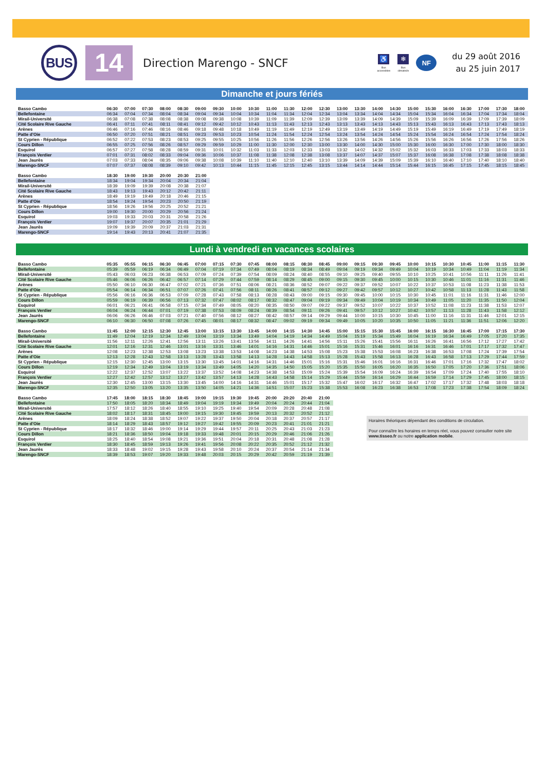BUS
14
Direction Marengo - SNCF
♿
Bus
accessibles
❄
Bus
climatisés
NF
du 29 août 2016
au 25 juin 2017
Dimanche et jours fériés
| Basso Cambo | 06:30 | 07:00 | 07:30 | 08:00 | 08:30 | 09:00 | 09:30 | 10:00 | 10:30 | 11:00 | 11:30 | 12:00 | 12:30 | 13:00 | 13:30 | 14:00 | 14:30 | 15:00 | 15:30 | 16:00 | 16:30 | 17:00 | 17:30 | 18:00 |
| --- | --- | --- | --- | --- | --- | --- | --- | --- | --- | --- | --- | --- | --- | --- | --- | --- | --- | --- | --- | --- | --- | --- | --- | --- |
| Bellefontaine | 06:34 | 07:04 | 07:34 | 08:04 | 08:34 | 09:04 | 09:34 | 10:04 | 10:34 | 11:04 | 11:34 | 12:04 | 12:34 | 13:04 | 13:34 | 14:04 | 14:34 | 15:04 | 15:34 | 16:04 | 16:34 | 17:04 | 17:34 | 18:04 |
| Mirail-Université | 06:38 | 07:08 | 07:38 | 08:08 | 08:38 | 09:08 | 09:38 | 10:08 | 10:39 | 11:09 | 11:39 | 12:09 | 12:39 | 13:09 | 13:39 | 14:09 | 14:39 | 15:09 | 15:39 | 16:09 | 16:39 | 17:09 | 17:39 | 18:09 |
| Cité Scolaire Rive Gauche | 06:41 | 07:11 | 07:41 | 08:11 | 08:41 | 09:12 | 09:42 | 10:12 | 10:43 | 11:13 | 11:43 | 12:13 | 12:43 | 13:13 | 13:43 | 14:13 | 14:43 | 15:13 | 15:43 | 16:13 | 16:43 | 17:13 | 17:43 | 18:13 |
| Arènes | 06:46 | 07:16 | 07:46 | 08:16 | 08:46 | 09:18 | 09:48 | 10:18 | 10:49 | 11:19 | 11:49 | 12:19 | 12:49 | 13:19 | 13:49 | 14:19 | 14:49 | 15:19 | 15:49 | 16:19 | 16:49 | 17:19 | 17:49 | 18:19 |
| Patte d'Oie | 06:50 | 07:20 | 07:51 | 08:21 | 08:51 | 09:23 | 09:53 | 10:23 | 10:54 | 11:24 | 11:54 | 12:24 | 12:54 | 13:24 | 13:54 | 14:24 | 14:54 | 15:24 | 15:54 | 16:24 | 16:54 | 17:24 | 17:54 | 18:24 |
| St Cyprien - République | 06:52 | 07:22 | 07:53 | 08:23 | 08:53 | 09:25 | 09:55 | 10:25 | 10:56 | 11:26 | 11:56 | 12:26 | 12:56 | 13:26 | 13:56 | 14:26 | 14:56 | 15:26 | 15:56 | 16:26 | 16:56 | 17:26 | 17:56 | 18:26 |
| Cours Dillon | 06:55 | 07:25 | 07:56 | 08:26 | 08:57 | 09:29 | 09:59 | 10:29 | 11:00 | 11:30 | 12:00 | 12:30 | 13:00 | 13:30 | 14:00 | 14:30 | 15:00 | 15:30 | 16:00 | 16:30 | 17:00 | 17:30 | 18:00 | 18:30 |
| Esquirol | 06:57 | 07:27 | 07:58 | 08:28 | 08:59 | 09:31 | 10:01 | 10:32 | 11:03 | 11:33 | 12:03 | 12:33 | 13:03 | 13:32 | 14:02 | 14:32 | 15:02 | 15:32 | 16:03 | 16:33 | 17:03 | 17:33 | 18:03 | 18:33 |
| François Verdier | 07:01 | 07:31 | 08:02 | 08:33 | 09:04 | 09:36 | 10:06 | 10:37 | 11:08 | 11:38 | 12:08 | 12:38 | 13:08 | 13:37 | 14:07 | 14:37 | 15:07 | 15:37 | 16:08 | 16:38 | 17:08 | 17:38 | 18:08 | 18:38 |
| Jean Jaurès | 07:03 | 07:33 | 08:04 | 08:35 | 09:06 | 09:38 | 10:08 | 10:39 | 11:10 | 11:40 | 12:10 | 12:40 | 13:10 | 13:39 | 14:09 | 14:39 | 15:09 | 15:39 | 16:10 | 16:40 | 17:10 | 17:40 | 18:10 | 18:40 |
| Marengo-SNCF | 07:07 | 07:37 | 08:08 | 08:39 | 09:10 | 09:42 | 10:13 | 10:44 | 11:15 | 11:45 | 12:15 | 12:45 | 13:15 | 13:44 | 14:14 | 14:44 | 15:14 | 15:44 | 16:15 | 16:45 | 17:15 | 17:45 | 18:15 | 18:45 |
| Basso Cambo | 18:30 | 19:00 | 19:30 | 20:00 | 20:30 | 21:00 |
| --- | --- | --- | --- | --- | --- | --- |
| Bellefontaine | 18:34 | 19:04 | 19:34 | 20:04 | 20:34 | 21:04 |
| Mirail-Université | 18:39 | 19:09 | 19:39 | 20:08 | 20:38 | 21:07 |
| Cité Scolaire Rive Gauche | 18:43 | 19:13 | 19:43 | 20:12 | 20:42 | 21:11 |
| Arènes | 18:49 | 19:19 | 19:49 | 20:18 | 20:46 | 21:15 |
| Patte d'Oie | 18:54 | 19:24 | 19:54 | 20:23 | 20:50 | 21:19 |
| St Cyprien - République | 18:56 | 19:26 | 19:56 | 20:25 | 20:52 | 21:21 |
| Cours Dillon | 19:00 | 19:30 | 20:00 | 20:29 | 20:56 | 21:24 |
| Esquirol | 19:03 | 19:33 | 20:03 | 20:31 | 20:58 | 21:26 |
| François Verdier | 19:07 | 19:37 | 20:07 | 20:35 | 21:01 | 21:29 |
| Jean Jaurès | 19:09 | 19:39 | 20:09 | 20:37 | 21:03 | 21:31 |
| Marengo-SNCF | 19:14 | 19:43 | 20:13 | 20:41 | 21:07 | 21:35 |
Lundi à vendredi en vacances scolaires
| Basso Cambo | 05:35 | 05:55 | 06:15 | 06:30 | 06:45 | 07:00 | 07:15 | 07:30 | 07:45 | 08:00 | 08:15 | 08:30 | 08:45 | 09:00 | 09:15 | 09:30 | 09:45 | 10:00 | 10:15 | 10:30 | 10:45 | 11:00 | 11:15 | 11:30 |
| --- | --- | --- | --- | --- | --- | --- | --- | --- | --- | --- | --- | --- | --- | --- | --- | --- | --- | --- | --- | --- | --- | --- | --- | --- |
| Bellefontaine | 05:39 | 05:59 | 06:19 | 06:34 | 06:49 | 07:04 | 07:19 | 07:34 | 07:49 | 08:04 | 08:19 | 08:34 | 08:49 | 09:04 | 09:19 | 09:34 | 09:49 | 10:04 | 10:19 | 10:34 | 10:49 | 11:04 | 11:19 | 11:34 |
| Mirail-Université | 05:43 | 06:03 | 06:23 | 06:38 | 06:53 | 07:09 | 07:24 | 07:39 | 07:54 | 08:09 | 08:24 | 08:40 | 08:55 | 09:10 | 09:25 | 09:40 | 09:55 | 10:10 | 10:25 | 10:41 | 10:56 | 11:11 | 11:26 | 11:41 |
| Cité Scolaire Rive Gauche | 05:46 | 06:06 | 06:26 | 06:42 | 06:57 | 07:14 | 07:29 | 07:44 | 07:59 | 08:14 | 08:29 | 08:45 | 09:00 | 09:15 | 09:30 | 09:45 | 10:00 | 10:15 | 10:30 | 10:46 | 11:01 | 11:16 | 11:31 | 11:46 |
| Arènes | 05:50 | 06:10 | 06:30 | 06:47 | 07:02 | 07:21 | 07:36 | 07:51 | 08:06 | 08:21 | 08:36 | 08:52 | 09:07 | 09:22 | 09:37 | 09:52 | 10:07 | 10:22 | 10:37 | 10:53 | 11:08 | 11:23 | 11:38 | 11:53 |
| Patte d'Oie | 05:54 | 06:14 | 06:34 | 06:51 | 07:07 | 07:26 | 07:41 | 07:56 | 08:11 | 08:26 | 08:41 | 08:57 | 09:12 | 09:27 | 09:42 | 09:57 | 10:12 | 10:27 | 10:42 | 10:58 | 11:13 | 11:28 | 11:43 | 11:58 |
| St Cyprien - République | 05:56 | 06:16 | 06:36 | 06:53 | 07:09 | 07:28 | 07:43 | 07:58 | 08:13 | 08:28 | 08:43 | 09:00 | 09:15 | 09:30 | 09:45 | 10:00 | 10:15 | 10:30 | 10:45 | 11:01 | 11:16 | 11:31 | 11:46 | 12:00 |
| Cours Dillon | 05:59 | 06:19 | 06:39 | 06:56 | 07:13 | 07:32 | 07:47 | 08:02 | 08:17 | 08:32 | 08:47 | 09:04 | 09:19 | 09:34 | 09:49 | 10:04 | 10:19 | 10:34 | 10:49 | 11:05 | 11:20 | 11:35 | 11:50 | 12:04 |
| Esquirol | 06:01 | 06:21 | 06:41 | 06:58 | 07:15 | 07:34 | 07:49 | 08:05 | 08:20 | 08:35 | 08:50 | 09:07 | 09:22 | 09:37 | 09:52 | 10:07 | 10:22 | 10:37 | 10:52 | 11:08 | 11:23 | 11:38 | 11:53 | 12:07 |
| François Verdier | 06:04 | 06:24 | 06:44 | 07:01 | 07:19 | 07:38 | 07:53 | 08:09 | 08:24 | 08:39 | 08:54 | 09:11 | 09:26 | 09:41 | 09:57 | 10:12 | 10:27 | 10:42 | 10:57 | 11:13 | 11:28 | 11:43 | 11:58 | 12:12 |
| Jean Jaurès | 06:06 | 06:26 | 06:46 | 07:03 | 07:21 | 07:40 | 07:56 | 08:12 | 08:27 | 08:42 | 08:57 | 09:14 | 09:29 | 09:44 | 10:00 | 10:15 | 10:30 | 10:45 | 11:00 | 11:16 | 11:31 | 11:46 | 12:01 | 12:15 |
| Marengo-SNCF | 06:10 | 06:30 | 06:50 | 07:08 | 07:26 | 07:45 | 08:01 | 08:17 | 08:32 | 08:47 | 09:02 | 09:19 | 09:34 | 09:49 | 10:05 | 10:20 | 10:35 | 10:50 | 11:05 | 11:21 | 11:36 | 11:51 | 12:06 | 12:20 |
| Basso Cambo | 11:45 | 12:00 | 12:15 | 12:30 | 12:45 | 13:00 | 13:15 | 13:30 | 13:45 | 14:00 | 14:15 | 14:30 | 14:45 | 15:00 | 15:15 | 15:30 | 15:45 | 16:00 | 16:15 | 16:30 | 16:45 | 17:00 | 17:15 | 17:30 |
| --- | --- | --- | --- | --- | --- | --- | --- | --- | --- | --- | --- | --- | --- | --- | --- | --- | --- | --- | --- | --- | --- | --- | --- | --- |
| Bellefontaine | 11:49 | 12:04 | 12:19 | 12:34 | 12:49 | 13:04 | 13:19 | 13:34 | 13:49 | 14:04 | 14:19 | 14:34 | 14:49 | 15:04 | 15:19 | 15:34 | 15:49 | 16:04 | 16:19 | 16:34 | 16:49 | 17:05 | 17:20 | 17:35 |
| Mirail-Université | 11:56 | 12:11 | 12:26 | 12:41 | 12:56 | 13:11 | 13:26 | 13:41 | 13:56 | 14:11 | 14:26 | 14:41 | 14:56 | 15:11 | 15:26 | 15:41 | 15:56 | 16:11 | 16:26 | 16:41 | 16:56 | 17:12 | 17:27 | 17:42 |
| Cité Scolaire Rive Gauche | 12:01 | 12:16 | 12:31 | 12:46 | 13:01 | 13:16 | 13:31 | 13:46 | 14:01 | 14:16 | 14:31 | 14:46 | 15:01 | 15:16 | 15:31 | 15:46 | 16:01 | 16:16 | 16:31 | 16:46 | 17:01 | 17:17 | 17:32 | 17:47 |
| Arènes | 12:08 | 12:23 | 12:38 | 12:53 | 13:08 | 13:23 | 13:38 | 13:53 | 14:08 | 14:23 | 14:38 | 14:53 | 15:08 | 15:23 | 15:38 | 15:53 | 16:08 | 16:23 | 16:38 | 16:53 | 17:08 | 17:24 | 17:39 | 17:54 |
| Patte d'Oie | 12:13 | 12:28 | 12:43 | 12:58 | 13:13 | 13:28 | 13:43 | 13:58 | 14:13 | 14:28 | 14:43 | 14:58 | 15:13 | 15:28 | 15:43 | 15:58 | 16:13 | 16:28 | 16:43 | 16:58 | 17:13 | 17:29 | 17:44 | 17:59 |
| St Cyprien - République | 12:15 | 12:30 | 12:45 | 13:00 | 13:15 | 13:30 | 13:45 | 14:01 | 14:16 | 14:31 | 14:46 | 15:01 | 15:16 | 15:31 | 15:46 | 16:01 | 16:16 | 16:31 | 16:46 | 17:01 | 17:16 | 17:32 | 17:47 | 18:02 |
| Cours Dillon | 12:19 | 12:34 | 12:49 | 13:04 | 13:19 | 13:34 | 13:49 | 14:05 | 14:20 | 14:35 | 14:50 | 15:05 | 15:20 | 15:35 | 15:50 | 16:05 | 16:20 | 16:35 | 16:50 | 17:05 | 17:20 | 17:36 | 17:51 | 18:06 |
| Esquirol | 12:22 | 12:37 | 12:52 | 13:07 | 13:22 | 13:37 | 13:52 | 14:08 | 14:23 | 14:38 | 14:53 | 15:09 | 15:24 | 15:39 | 15:54 | 16:09 | 16:24 | 16:39 | 16:54 | 17:09 | 17:24 | 17:40 | 17:55 | 18:10 |
| François Verdier | 12:27 | 12:42 | 12:57 | 13:12 | 13:27 | 13:42 | 13:57 | 14:13 | 14:28 | 14:43 | 14:58 | 15:14 | 15:29 | 15:44 | 15:59 | 16:14 | 16:29 | 16:44 | 16:59 | 17:14 | 17:29 | 17:45 | 18:00 | 18:15 |
| Jean Jaurès | 12:30 | 12:45 | 13:00 | 13:15 | 13:30 | 13:45 | 14:00 | 14:16 | 14:31 | 14:46 | 15:01 | 15:17 | 15:32 | 15:47 | 16:02 | 16:17 | 16:32 | 16:47 | 17:02 | 17:17 | 17:32 | 17:48 | 18:03 | 18:18 |
| Marengo-SNCF | 12:35 | 12:50 | 13:05 | 13:20 | 13:35 | 13:50 | 14:05 | 14:21 | 14:36 | 14:51 | 15:07 | 15:23 | 15:38 | 15:53 | 16:08 | 16:23 | 16:38 | 16:53 | 17:08 | 17:23 | 17:38 | 17:54 | 18:09 | 18:24 |
| Basso Cambo | 17:45 | 18:00 | 18:15 | 18:30 | 18:45 | 19:00 | 19:15 | 19:30 | 19:45 | 20:00 | 20:20 | 20:40 | 21:00 |
| --- | --- | --- | --- | --- | --- | --- | --- | --- | --- | --- | --- | --- | --- |
| Bellefontaine | 17:50 | 18:05 | 18:20 | 18:34 | 18:49 | 19:04 | 19:19 | 19:34 | 19:49 | 20:04 | 20:24 | 20:44 | 21:04 |
| Mirail-Université | 17:57 | 18:12 | 18:26 | 18:40 | 18:55 | 19:10 | 19:25 | 19:40 | 19:54 | 20:09 | 20:28 | 20:48 | 21:08 |
| Cité Scolaire Rive Gauche | 18:02 | 18:17 | 18:31 | 18:45 | 19:00 | 19:15 | 19:30 | 19:45 | 19:59 | 20:13 | 20:32 | 20:52 | 21:12 |
| Arènes | 18:09 | 18:24 | 18:38 | 18:52 | 19:07 | 19:22 | 19:37 | 19:50 | 20:04 | 20:18 | 20:37 | 20:57 | 21:17 |
| Patte d'Oie | 18:14 | 18:29 | 18:43 | 18:57 | 19:12 | 19:27 | 19:42 | 19:55 | 20:09 | 20:23 | 20:41 | 21:01 | 21:21 |
| St Cyprien - République | 18:17 | 18:32 | 18:46 | 19:00 | 19:14 | 19:29 | 19:44 | 19:57 | 20:11 | 20:25 | 20:43 | 21:03 | 21:23 |
| Cours Dillon | 18:21 | 18:36 | 18:50 | 19:04 | 19:18 | 19:33 | 19:48 | 20:01 | 20:15 | 20:29 | 20:46 | 21:06 | 21:26 |
| Esquirol | 18:25 | 18:40 | 18:54 | 19:08 | 19:21 | 19:36 | 19:51 | 20:04 | 20:18 | 20:31 | 20:48 | 21:08 | 21:28 |
| François Verdier | 18:30 | 18:45 | 18:59 | 19:13 | 19:26 | 19:41 | 19:56 | 20:08 | 20:22 | 20:35 | 20:52 | 21:12 | 21:32 |
| Jean Jaurès | 18:33 | 18:48 | 19:02 | 19:15 | 19:28 | 19:43 | 19:58 | 20:10 | 20:24 | 20:37 | 20:54 | 21:14 | 21:34 |
| Marengo-SNCF | 18:39 | 18:53 | 19:07 | 19:20 | 19:33 | 19:48 | 20:03 | 20:15 | 20:29 | 20:42 | 20:59 | 21:19 | 21:39 |
Horaires théoriques dépendant des conditions de circulation.
Pour connaître les horaires en temps réel, vous pouvez consulter notre site www.tisseo.fr ou notre application mobile.